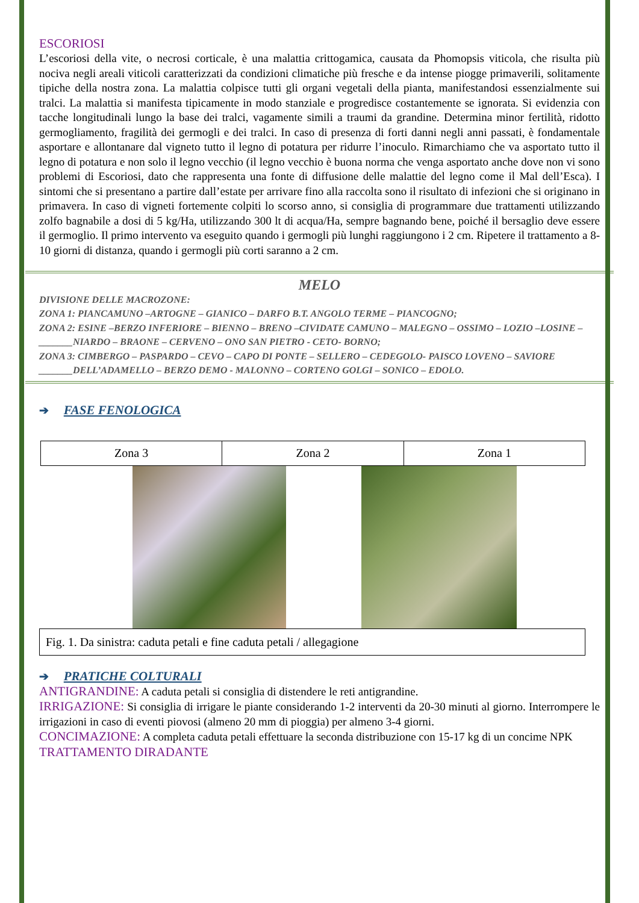ESCORIOSI
L’escoriosi della vite, o necrosi corticale, è una malattia crittogamica, causata da Phomopsis viticola, che risulta più nociva negli areali viticoli caratterizzati da condizioni climatiche più fresche e da intense piogge primaverili, solitamente tipiche della nostra zona. La malattia colpisce tutti gli organi vegetali della pianta, manifestandosi essenzialmente sui tralci. La malattia si manifesta tipicamente in modo stanziale e progredisce costantemente se ignorata. Si evidenzia con tacche longitudinali lungo la base dei tralci, vagamente simili a traumi da grandine. Determina minor fertilità, ridotto germogliamento, fragilità dei germogli e dei tralci. In caso di presenza di forti danni negli anni passati, è fondamentale asportare e allontanare dal vigneto tutto il legno di potatura per ridurre l’inoculo. Rimarchiamo che va asportato tutto il legno di potatura e non solo il legno vecchio (il legno vecchio è buona norma che venga asportato anche dove non vi sono problemi di Escoriosi, dato che rappresenta una fonte di diffusione delle malattie del legno come il Mal dell’Esca). I sintomi che si presentano a partire dall’estate per arrivare fino alla raccolta sono il risultato di infezioni che si originano in primavera. In caso di vigneti fortemente colpiti lo scorso anno, si consiglia di programmare due trattamenti utilizzando zolfo bagnabile a dosi di 5 kg/Ha, utilizzando 300 lt di acqua/Ha, sempre bagnando bene, poiché il bersaglio deve essere il germoglio. Il primo intervento va eseguito quando i germogli più lunghi raggiungono i 2 cm. Ripetere il trattamento a 8-10 giorni di distanza, quando i germogli più corti saranno a 2 cm.
MELO
DIVISIONE DELLE MACROZONE:
ZONA 1: PIANCAMUNO –ARTOGNE – GIANICO – DARFO B.T. ANGOLO TERME – PIANCOGNO;
ZONA 2: ESINE –BERZO INFERIORE – BIENNO – BRENO –CIVIDATE CAMUNO – MALEGNO – OSSIMO – LOZIO –LOSINE –
_______NIARDO – BRAONE – CERVENO – ONO SAN PIETRO - CETO- BORNO;
ZONA 3: CIMBERGO – PASPARDO – CEVO – CAPO DI PONTE – SELLERO – CEDEGOLO- PAISCO LOVENO – SAVIORE
_______DELL’ADAMELLO – BERZO DEMO - MALONNO – CORTENO GOLGI – SONICO – EDOLO.
➔ FASE FENOLOGICA
| Zona 3 | Zona 2 | Zona 1 |
Fig. 1. Da sinistra: caduta petali e fine caduta petali / allegagione
➔ PRATICHE COLTURALI
ANTIGRANDINE: A caduta petali si consiglia di distendere le reti antigrandine.
IRRIGAZIONE: Si consiglia di irrigare le piante considerando 1-2 interventi da 20-30 minuti al giorno. Interrompere le irrigazioni in caso di eventi piovosi (almeno 20 mm di pioggia) per almeno 3-4 giorni.
CONCIMAZIONE: A completa caduta petali effettuare la seconda distribuzione con 15-17 kg di un concime NPK
TRATTAMENTO DIRADANTE